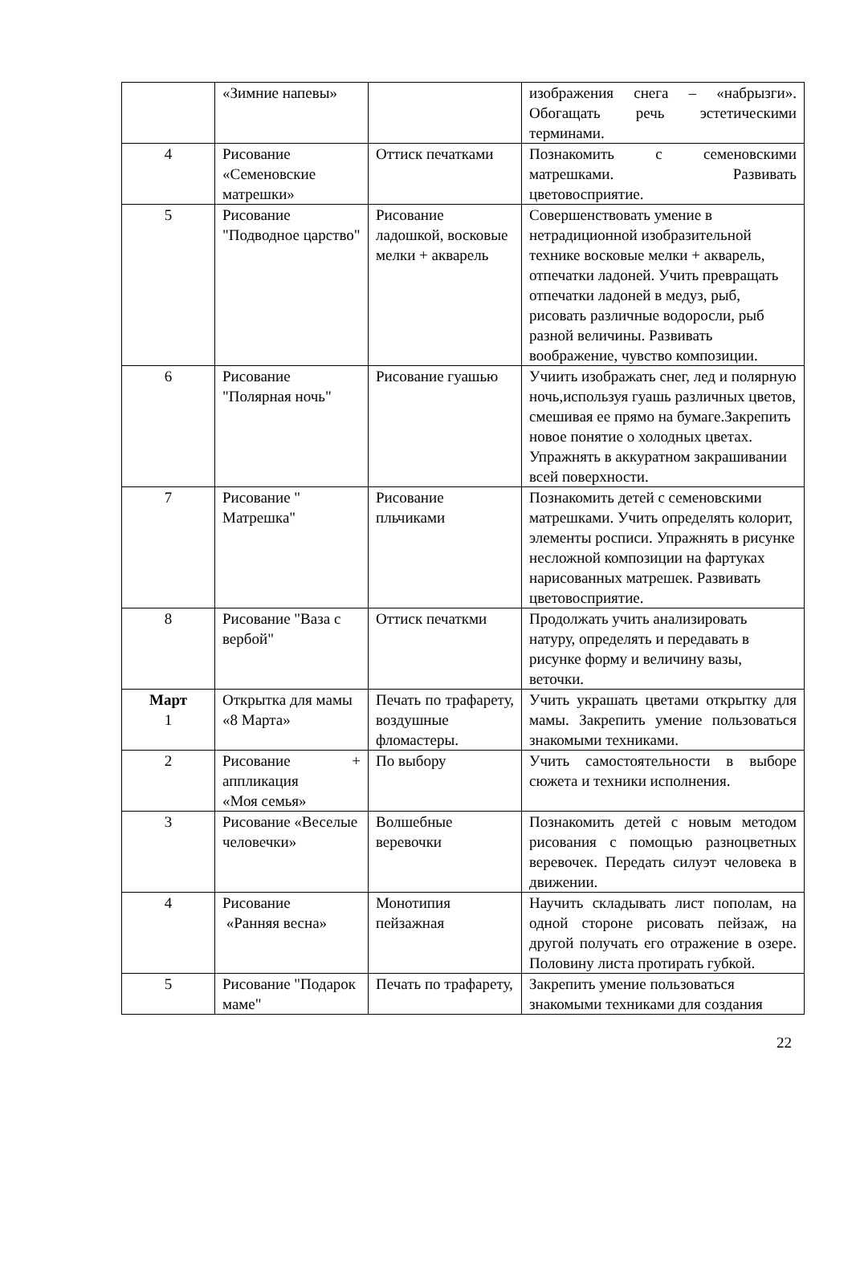| | «Зимние напевы» | | изображения снега – «набрызги». Обогащать речь эстетическими терминами. |
| 4 | Рисование «Семеновские матрешки» | Оттиск печатками | Познакомить с семеновскими матрешками. Развивать цветовосприятие. |
| 5 | Рисование "Подводное царство" | Рисование ладошкой, восковые мелки + акварель | Совершенствовать умение в нетрадиционной изобразительной технике восковые мелки + акварель, отпечатки ладоней. Учить превращать отпечатки ладоней в медуз, рыб, рисовать различные водоросли, рыб разной величины. Развивать воображение, чувство композиции. |
| 6 | Рисование "Полярная ночь" | Рисование гуашью | Учиить изображать снег, лед и полярную ночь,используя гуашь различных цветов, смешивая ее прямо на бумаге.Закрепить новое понятие о холодных цветах. Упражнять в аккуратном закрашивании всей поверхности. |
| 7 | Рисование " Матрешка" | Рисование пльчиками | Познакомить детей с семеновскими матрешками. Учить определять колорит, элементы росписи. Упражнять в рисунке несложной композиции на фартуках нарисованных матрешек. Развивать цветовосприятие. |
| 8 | Рисование "Ваза с вербой" | Оттиск печаткми | Продолжать учить анализировать натуру, определять и передавать в рисунке форму и величину вазы, веточки. |
| Март 1 | Открытка для мамы «8 Марта» | Печать по трафарету, воздушные фломастеры. | Учить украшать цветами открытку для мамы. Закрепить умение пользоваться знакомыми техниками. |
| 2 | Рисование + аппликация «Моя семья» | По выбору | Учить самостоятельности в выборе сюжета и техники исполнения. |
| 3 | Рисование «Веселые человечки» | Волшебные веревочки | Познакомить детей с новым методом рисования с помощью разноцветных веревочек. Передать силуэт человека в движении. |
| 4 | Рисование «Ранняя весна» | Монотипия пейзажная | Научить складывать лист пополам, на одной стороне рисовать пейзаж, на другой получать его отражение в озере. Половину листа протирать губкой. |
| 5 | Рисование "Подарок маме" | Печать по трафарету, | Закрепить умение пользоваться знакомыми техниками для создания |
22